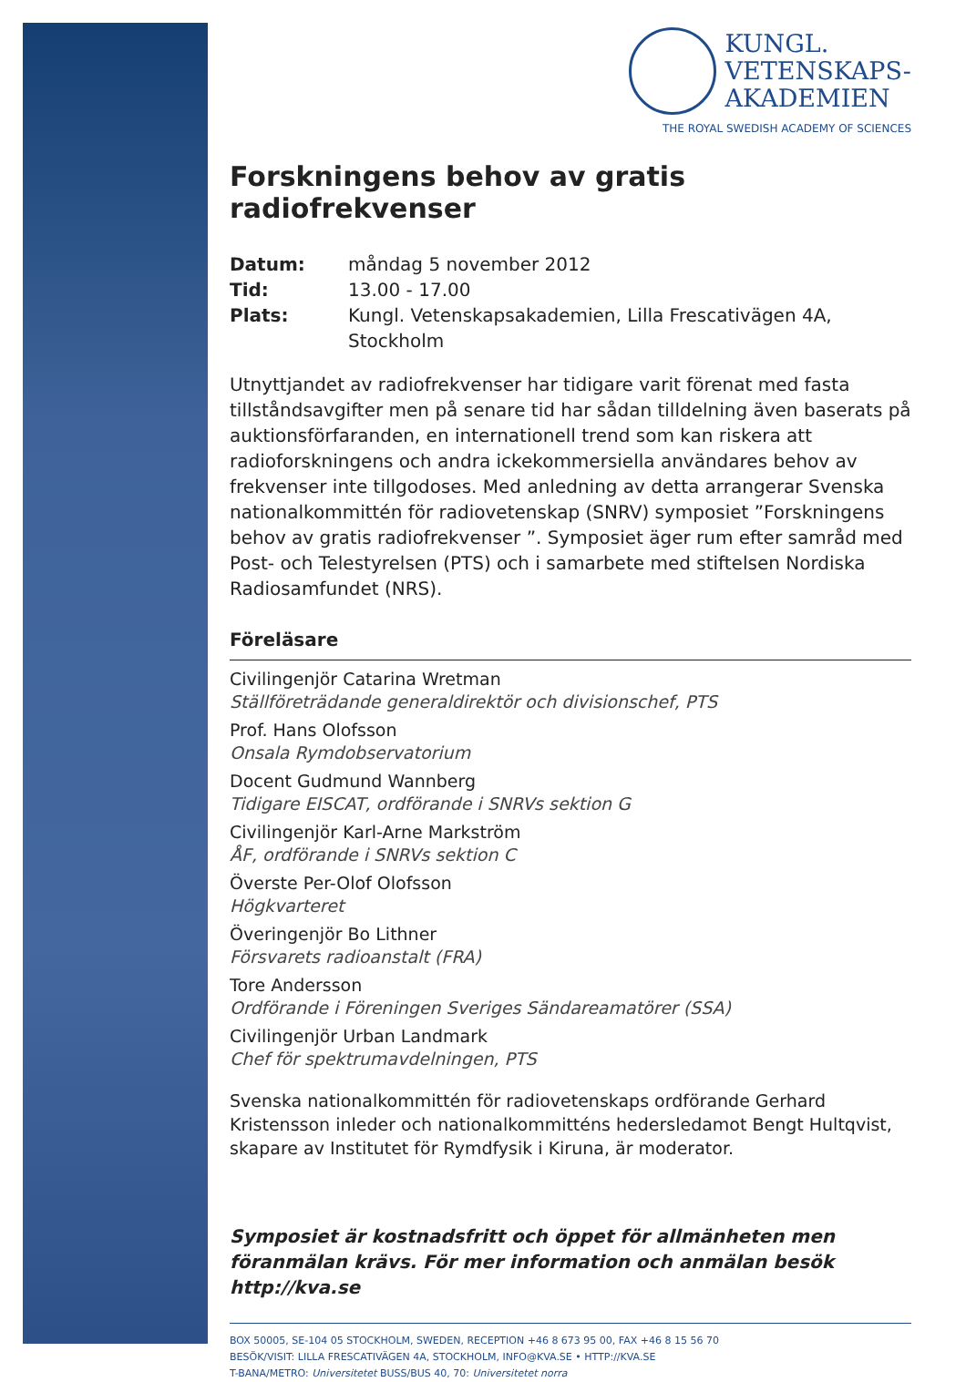KUNGL.
VETENSKAPS-
AKADEMIEN
THE ROYAL SWEDISH ACADEMY OF SCIENCES
Forskningens behov av gratis radiofrekvenser
Datum: måndag 5 november 2012 Tid: 13.00 - 17.00 Plats: Kungl. Vetenskapsakademien, Lilla Frescativägen 4A, Stockholm
Utnyttjandet av radiofrekvenser har tidigare varit förenat med fasta tillståndsavgifter men på senare tid har sådan tilldelning även baserats på auktionsförfaranden, en internationell trend som kan riskera att radioforskningens och andra ickekommersiella användares behov av frekvenser inte tillgodoses. Med anledning av detta arrangerar Svenska nationalkommittén för radiovetenskap (SNRV) symposiet ”Forskningens behov av gratis radiofrekvenser ”. Symposiet äger rum efter samråd med Post- och Telestyrelsen (PTS) och i samarbete med stiftelsen Nordiska Radiosamfundet (NRS).
Föreläsare
Civilingenjör Catarina Wretman
Ställföreträdande generaldirektör och divisionschef, PTS
Prof. Hans Olofsson
Onsala Rymdobservatorium
Docent Gudmund Wannberg
Tidigare EISCAT, ordförande i SNRVs sektion G
Civilingenjör Karl-Arne Markström
ÅF, ordförande i SNRVs sektion C
Överste Per-Olof Olofsson
Högkvarteret
Överingenjör Bo Lithner
Försvarets radioanstalt (FRA)
Tore Andersson
Ordförande i Föreningen Sveriges Sändareamatörer (SSA)
Civilingenjör Urban Landmark
Chef för spektrumavdelningen, PTS
Svenska nationalkommittén för radiovetenskaps ordförande Gerhard Kristensson inleder och nationalkommitténs hedersledamot Bengt Hultqvist, skapare av Institutet för Rymdfysik i Kiruna, är moderator.
Symposiet är kostnadsfritt och öppet för allmänheten men föranmälan krävs. För mer information och anmälan besök http://kva.se
BOX 50005, SE-104 05 STOCKHOLM, SWEDEN, RECEPTION +46 8 673 95 00, FAX +46 8 15 56 70
BESÖK/VISIT: LILLA FRESCATIVÄGEN 4A, STOCKHOLM, INFO@KVA.SE • HTTP://KVA.SE
T-BANA/METRO: Universitetet BUSS/BUS 40, 70: Universitetet norra